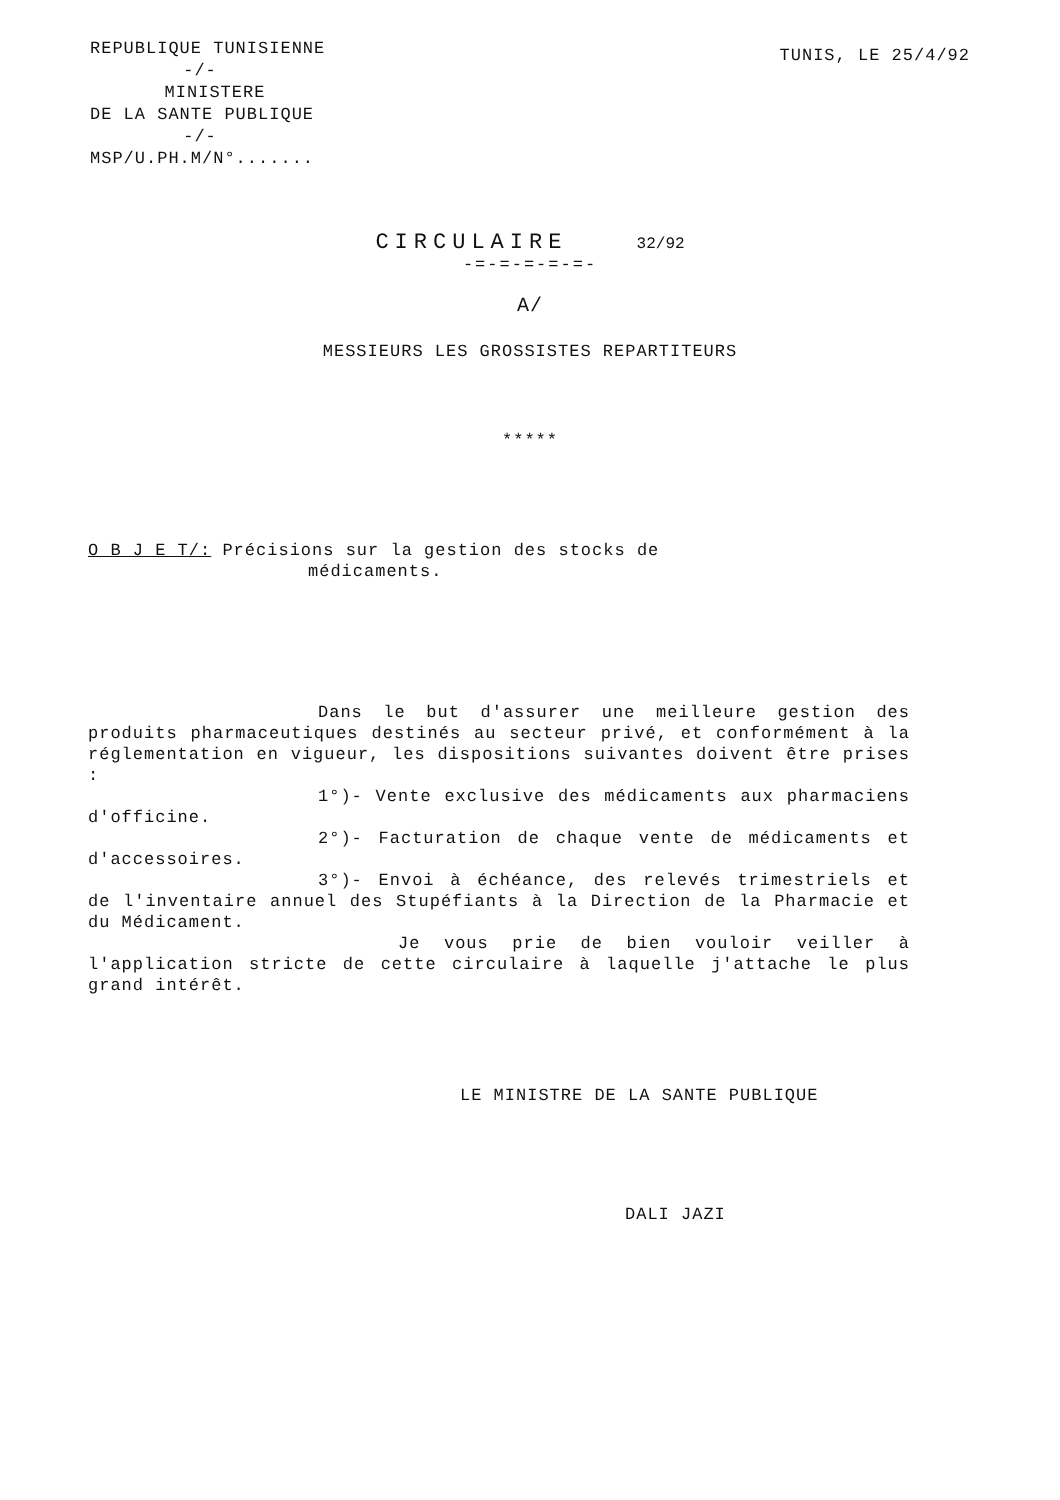REPUBLIQUE TUNISIENNE
-/-
MINISTERE
DE LA SANTE PUBLIQUE
-/-
MSP/U.PH.M/N°.......
TUNIS, LE 25/4/92
CIRCULAIRE 32/92
-=-=-=-=-=-
A/
MESSIEURS LES GROSSISTES REPARTITEURS
*****
O B J E T/: Précisions sur la gestion des stocks de
médicaments.
Dans le but d'assurer une meilleure gestion des produits pharmaceutiques destinés au secteur privé, et conformément à la réglementation en vigueur, les dispositions suivantes doivent être prises :
1°)- Vente exclusive des médicaments aux pharmaciens d'officine.
2°)- Facturation de chaque vente de médicaments et d'accessoires.
3°)- Envoi à échéance, des relevés trimestriels et de l'inventaire annuel des Stupéfiants à la Direction de la Pharmacie et du Médicament.
Je vous prie de bien vouloir veiller à l'application stricte de cette circulaire à laquelle j'attache le plus grand intérêt.
LE MINISTRE DE LA SANTE PUBLIQUE
DALI JAZI